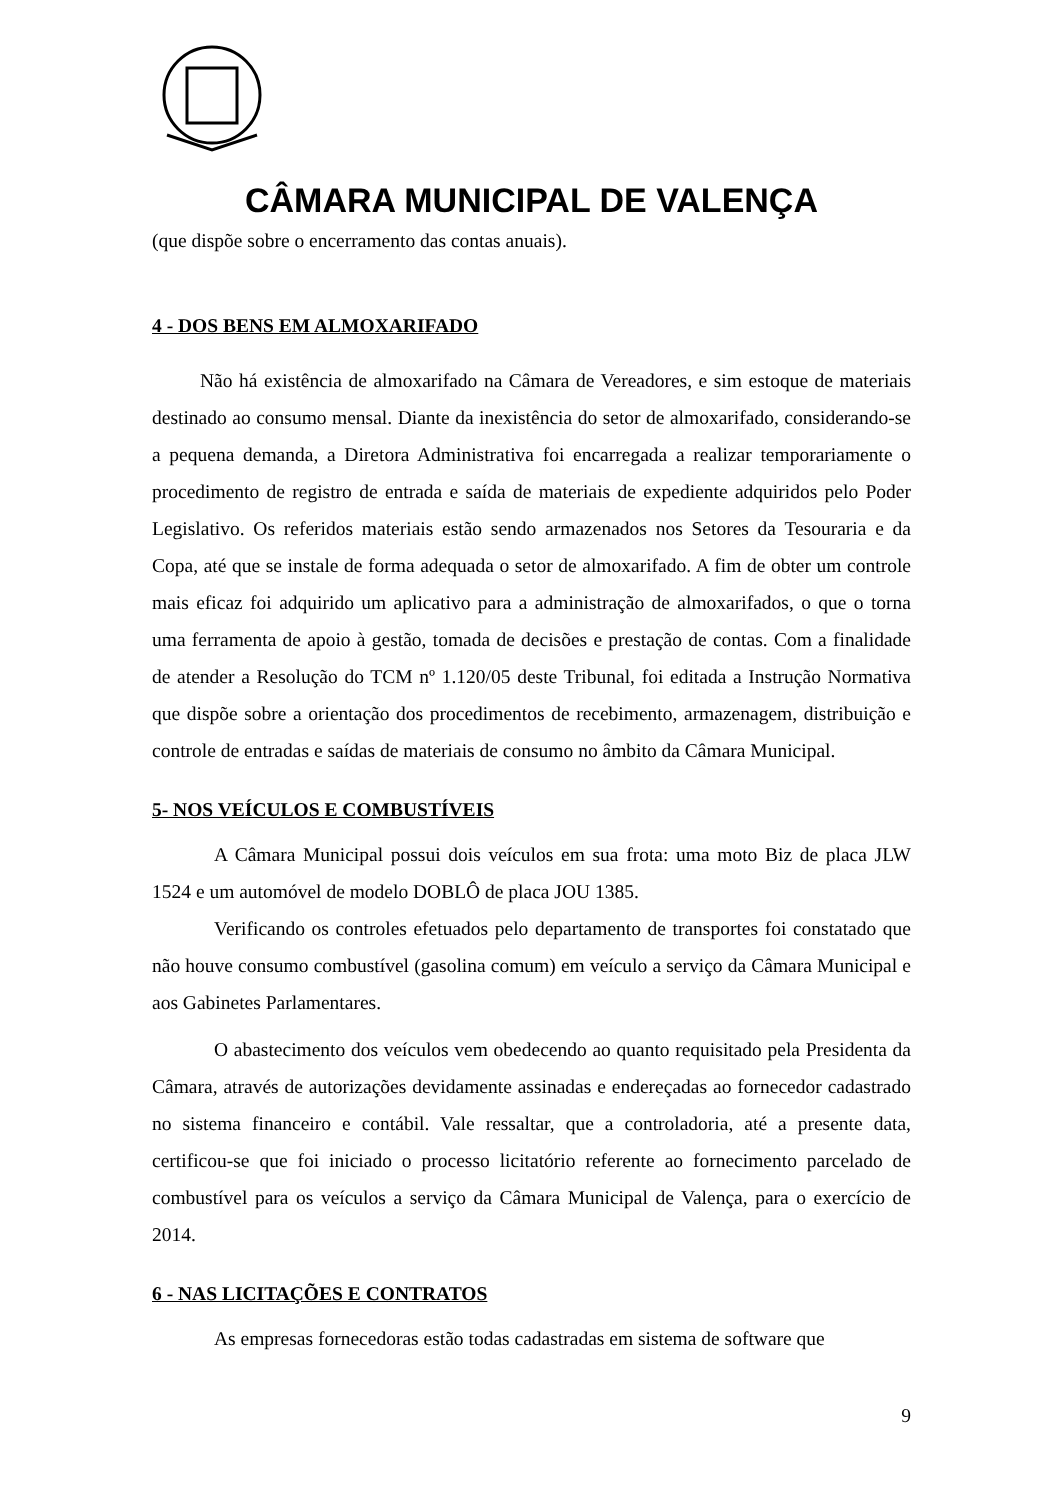CÂMARA MUNICIPAL DE VALENÇA
(que dispõe sobre o encerramento das contas anuais).
4 - DOS BENS EM ALMOXARIFADO
Não há existência de almoxarifado na Câmara de Vereadores, e sim estoque de materiais destinado ao consumo mensal. Diante da inexistência do setor de almoxarifado, considerando-se a pequena demanda, a Diretora Administrativa foi encarregada a realizar temporariamente o procedimento de registro de entrada e saída de materiais de expediente adquiridos pelo Poder Legislativo. Os referidos materiais estão sendo armazenados nos Setores da Tesouraria e da Copa, até que se instale de forma adequada o setor de almoxarifado. A fim de obter um controle mais eficaz foi adquirido um aplicativo para a administração de almoxarifados, o que o torna uma ferramenta de apoio à gestão, tomada de decisões e prestação de contas. Com a finalidade de atender a Resolução do TCM nº 1.120/05 deste Tribunal, foi editada a Instrução Normativa que dispõe sobre a orientação dos procedimentos de recebimento, armazenagem, distribuição e controle de entradas e saídas de materiais de consumo no âmbito da Câmara Municipal.
5- NOS VEÍCULOS E COMBUSTÍVEIS
A Câmara Municipal possui dois veículos em sua frota: uma moto Biz de placa JLW 1524 e um automóvel de modelo DOBLÔ de placa JOU 1385.
Verificando os controles efetuados pelo departamento de transportes foi constatado que não houve consumo combustível (gasolina comum) em veículo a serviço da Câmara Municipal e aos Gabinetes Parlamentares.
O abastecimento dos veículos vem obedecendo ao quanto requisitado pela Presidenta da Câmara, através de autorizações devidamente assinadas e endereçadas ao fornecedor cadastrado no sistema financeiro e contábil. Vale ressaltar, que a controladoria, até a presente data, certificou-se que foi iniciado o processo licitatório referente ao fornecimento parcelado de combustível para os veículos a serviço da Câmara Municipal de Valença, para o exercício de 2014.
6 - NAS LICITAÇÕES E CONTRATOS
As empresas fornecedoras estão todas cadastradas em sistema de software que
9